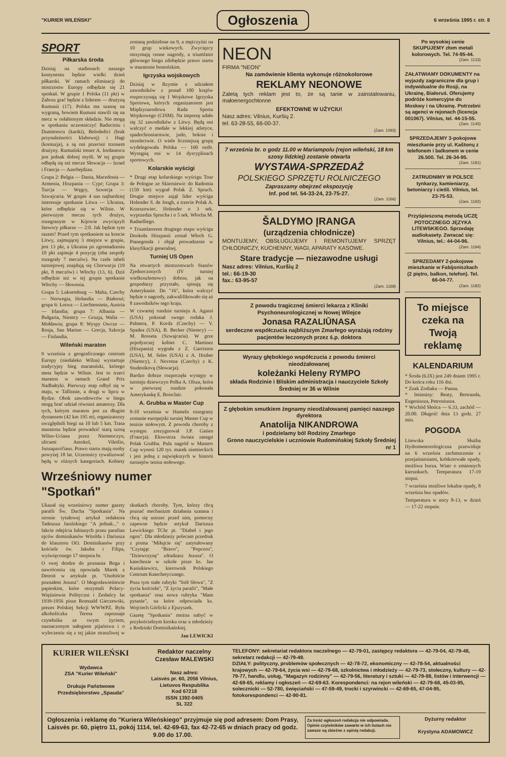"KURIER WILEŃSKI" Ogłoszenia 6 września 1995 r. str. 8
SPORT
Piłkarska środa
Dzisiaj na stadionach naszego kontynentu będzie wielki dzień piłkarski. W ramach eliminacji do mistrzostw Europy odbędzie się 21 spotkań. W grupie 1 Polska (11 pkt) w Zabrzu grać będzie z liderem — drużyną Rumunii (17). Polska ma szansę na wygraną, bowiem Rumuni stawili się na mecz w osłabionym składzie. Nie mogą w spotkaniu uczestniczyć Raducioiu i Dumitrescu (kartki), Belodedici (brak przynależności klubowej) i Hagi (kontuzja), a są oni przecież trzonem drużyny. Rumuński trener A. Iordanescu jest jednak dobrej myśli. W tej grupie odbędą się też mecze Słowacja — Izrael i Francja — Azerbejdżan.
Grupa 2: Belgia — Dania, Macedonia — Armenia, Hiszpania — Cypr; Grupa 3: Turcja — Węgry, Szwecja — Szwajcaria. W grupie 4 nas najbardziej interesuje spotkanie Litwa — Ukraina, które odbędzie się w Wilnie. W pierwszym meczu tych drużyn, rozegranym w Kijowie zwycięzyli litewscy piłkarze — 2:0. Jak będzie tym razem? Przed tym spotkaniem na koncie Litwy, zajmującej 3 miejsce w grupie, jest 13 pkt, a Ukraina po zgromadzeniu 10 pkt zajmuje 4 pozycję (oba zespoły rozegrały 7 meczów). Na czele tabeli turniejowej znajdują się Chorwacja (19 pkt, 8 meczów) i Włochy (13, 6). Dziś odbędzie też w tej grupie spotkanie Włochy — Słowenia.
Grupa 5: Luksemburg — Malta, Czechy — Norwegia, Holandia — Białoruś; grupa 6: Łotwa — Liechtenstein, Austria — Irlandia; grupa 7: Albania — Bułgaria, Niemcy — Gruzja, Walia — Mołdawia; grupa 8: Wyspy Owcze — Rosja, San Marino — Grecja, Szkocja — Finlandia.
Wileński maraton
9 września z geograficznego centrum Europy (niedaleko Wilna) wystartuje tradycyjny bieg maratoński, którego meta będzie w Wilnie. Jest to trzeci maraton w ramach Grand Prix Nadbałtyki. Pierwszy etap odbył się w maju, w Tallinnie, a drugi w lipcu w Rydze. Obok zawodowców w biegu mogą brać udział również amatorzy. Dla tych, którym maraton jest za długim dystansem (42 km 195 m), organizatorzy uwzględnili biegi na 10 lub 5 km. Trasa maratonu będzie prowadzić starą szosą Wilno-Uciana przez Niemenczyn, ulicami Antokol, Vileišio, Juozapavičiaus. Prawo startu mają osoby powyżej 18 lat. Uczestnicy rywalizować będą w różnych kategoriach. Kobiety zostaną podzielone na 9, a mężczyźni na 10 grup wiekowych. Zwycięzcy otrzymają cenne nagrody, a triumfator głównego biegu zdobędzie prawo startu w maratonie bostońskim.
Igrzyska wojskowych
Dzisiaj w Rzymie z udziałem zawodników z ponad 100 krajów rozpoczynają się I Wojskowe Igrzyska Sportowe, których organizatorem jest Międzynarodowa Rada Sportu Wojskowego (CISM). Na imprezę udało się 32 zawodników z Litwy. Będą oni walczyć o medale w lekkiej atletyce, spadochroniarstwie, judo, boksie i strzelectwie. O wiele liczniejszą grupę wydelegowała Polska — 160 osób. Wystąpią oni w 14 dyscyplinach sportowych.
Kolarskie wyścigi
* Drugi etap kolarskiego wyścigu Tour de Pologne ze Skierniewic do Radomia (150 km) wygrał Polak Z. Spruch. Drugie miejsce zajął lider wyścigu Holender S. de Jongh, a trzecie Polak A. Krzeszowiec. Holender o 3 sek. wyprzedza Sprucha i o 5 sek. Włocha M. Radaelliego.
* Triumfatorem drugiego etapu wyścigu Dookoła Hiszpanii został Włoch G. Pianegonda i objął prowadzenie w klasyfikacji generalnej.
Turniej US Open
Na otwartych mistrzostwach Stanów Zjednoczonych (IV turniej wielkoszlemowy) dobrze, jak na gospodarzy przystało, spisują się Amerykanie. Do "16", która walczyć będzie o nagrody, zakwalifikowało się aż 8 zawodników tego kraju.
W czwartej rundzie turnieju A. Agassi (USA) pokonał swego rodaka J. Palmera, P. Korda (Czechy) — V. Spadea (USA), B. Becker (Niemcy) — M. Rosseta (Szwajcaria). W grze pojedynczej kobiet C. Martinez (Hiszpania) wygrała z Z. Garrisson (USA), M. Seles (USA) z A. Hruber (Niemcy), J. Novotna (Czechy) z K. Studenikovą (Słowacja).
Bardzo dobrze rozpoczęła występy w turnieju dziewczyn Polka A. Olsza, która w pierwszej rundzie pokonała Amerykankę E. Boisclair.
A. Grubba w Master Cup
8-10 września w Hameln rozegrany zostanie europejski turniej Master Cup w tenisie stołowym. Z powodu choroby z występu zrezygnował J.P. Gatien (Francja). Ekswstrza świata zastąpi Polak Grubba. Pula nagród w Masters Cup wynosi 120 tys. marek niemieckich i jest jedną z największych w historii turniejów tenisa stołowego.
Wrześniowy numer "Spotkań"
Ukazał się wrześniowy numer gazety parafii Św. Ducha "Spotkania". Na stronie tytułowej artykuł redaktora Tadeusza Jasińskiego "A jednak..." o fakcie odejścia lubianych przez parafian ojców dominikanów Witolda i Dariusza do klasztoru OO. Dominikanów przy kościele św. Jakuba i Filipa, wyświęconego 17 sierpnia br.
O swej drodze do poznania Boga i nawróceniu się opowiada Marek z Detroit w artykule pt. "Osobiście poznałem Jezusa". O błogosławieństwie papieskim, które otrzymali Polacy-Więźniowie Polityczni i Zesłańcy lat 1939-1956 pisze Romuald Gieczewski, prezes Polskiej Sekcji WWWPZ. Była alkoholiczka Teresa zapoznaje czytelnika ze swym życiem, naznaczonym nałogiem pijaństwa i o wyleczeniu się z tej jakże straszliwej w skutkach choroby. Tym, którzy chcą poznać mechanizm działania szatana i chcą się ustrzec przed nim, pomocny zapewne będzie artykuł Dariusza Lewickiego TChr pt. "Diabeł i jego ogon". Dla młodzieży polecam przedruk z pisma "Miłujcie się" zatytułowany "Czytając "Bravo", "Popcorn", "Dziewczynę" zdradzasz Jezusa". O katechezie w szkole pisze ks. Jan Kasiukiewicz, kierownik Polskiego Centrum Katechetycznego.
Poza tym stałe rubryki "Stół Słowa", "Z życia kościoła", "Z życia parafii", "Małe spotkania" oraz nowa rubryka "Mam pytanie", na które odpowiada ks. Wojciech Górlicki z Ejszyszek.
Gazetę "Spotkania" można nabyć w przykościelnym kiosku oraz u młodzieży z Rodzinki Dominikańskiej.
Jan LEWICKI
NEON
FIRMA "NEON"
Na zamówienie klienta wykonuje różnokolorowe
REKLAMY NEONOWE
Zaletą tych reklam jest to, że są tanie w zainstalowaniu, małoenergochłonne
EFEKTOWNE W UŻYCIU!
Nasz adres: Vilnius, Kuršių 2.
tel. 63-28-55, 66-00-37.
(Zam. 1093)
7 września br. o godz 11.00 w Mariampolu (rejon wileński, 18 km szosy lidzkiej) zostanie otwarta
WYSTAWA-SPRZEDAŻ
POLSKIEGO SPRZĘTU ROLNICZEGO
Zapraszamy obejrzeć ekspozycję
Inf. pod tel. 54-33-24, 23-75-27.
(Zam. 1166)
ŠALDYMO ĮRANGA
(urządzenia chłodnicze)
MONTUJEMY, OBSŁUGUJEMY I REMONTUJEMY SPRZĘT CHŁODNICZY, KUCHENNY, WAGI, APARATY KASOWE.
Stare tradycje — niezawodne usługi
Nasz adres: Vilnius, Kuršių 2
tel.: 66-19-30
fax.: 63-95-57
(Zam. 1168)
Z powodu tragicznej śmierci lekarza z Kliniki Psychoneurologicznej w Nowej Wilejce
Jonasa RAZALIŪNASA
serdeczne współczucia najbliższym Zmarłego wyrażają rodziny pacjentów leczonych przez ś.p. doktora
Wyrazy głębokiego współczucia z powodu śmierci nieodżałowanej
koleżanki Heleny RYMPO
składa Rodzinie i Bliskim administracja i nauczyciele Szkoły Średniej nr 36 w Wilnie
Z głębokim smutkiem żegnamy nieodżałowanej pamięci naszego dyrektora
Anatolija NIKANDROWA
i podzielamy ból Rodziny Zmarłego
Grono nauczycielskie i uczniowie Rudomińskiej Szkoły Średniej nr 1
Po wysokiej cenie SKUPUJEMY złom metali kolorowych. Tel. 74-95-44.
(Zam. 1133)
ZAŁATWIAMY DOKUMENTY na wyjazdy zagraniczne dla grup i indywidualne do Rosji, na Ukrainę, Białoruś. Oferujemy podróże komercyjne do Moskwy i na Ukrainę. Potrzebni są agenci w rejonach (licencja 001067). Vilnius, tel. 44-15-55.
(Zam. 1145)
SPRZEDAJEMY 3-pokojowe mieszkanie przy ul. Kaštonų z telefonem i balkonem w cenie 26.500. Tel. 26-34-95.
(Zam. 1181)
ZATRUDNIMY W POLSCE tynkarzy, kamieniarzy, betoniarzy i cieśli. Vilnius, tel. 23-75-53.
(Zam. 1192)
Przyśpieszoną metodą UCZĘ POTOCZNEGO JĘZYKA LITEWSKIEGO. Sprzedaję audiokasety. Zwracać się: Vilnius, tel.: 44-04-96.
(Zam. 1194)
SPRZEDAMY 2-pokojowe mieszkanie w Fabijoniszkach (2 piętro, balkon, telefon). Tel. 66-04-77.
(Zam. 1182)
To miejsce czeka na Twoją reklamę
KALENDARIUM
* Środa (6.IX) jest 249 dniem 1995 r. Do końca roku 116 dni.
* Znak Zodiaku — Panna.
* Imieniny: Beaty, Bertranda, Eugeniusza, Petroniusza.
* Wschód Słońca — 6.33, zachód — 20.00. Długość dnia 13 godz. 27 min.
POGODA
Litewska Służba Hydrometeorologiczna przewiduje na 6 września zachmurzenie z przejaśnieniami, krótkotrwałe opady, możliwa burza. Wiatr o zmiennych kierunkach. Temperatura 17-19 stopni.
7 września możliwe lokalne opady, 8 września bez opadów.
Temperatura w nocy 8-13, w dzień — 17-22 stopnie.
KURIER WILEŃSKI
Wydawca
ZSA "Kurier Wileński"
Drukuje Państwowe Przedsiębiorstwo „Spauda"
Redaktor naczelny
Czesław MALEWSKI
Nasz adres:
Laisvės pr. 60, 2056 Vilnius, Lietuvos Respublika
Kod 67218
ISSN 1392-0405
SL 322
TELEFONY: sekretariat redaktora naczelnego — 42-79-01, zastępcy redaktora — 42-79-04, 42-79-48, sekretarz redakcji — 42-79-49.
DZIAŁY: polityczny, problemów społecznych — 42-78-72, ekonomiczny — 42-78-54, aktualności krajowych — 42-79-64, życia wsi — 42-79-68, szkolnictwa i młodzieży — 42-79-73, stołeczny, kultury — 42-79-77, handlu, usług, "Magazyn rodzinny" — 42-79-56, literatury i sztuki — 42-79-88, listów i interwencji — 42-69-65, reklamy i ogłoszeń — 42-69-63. Korespondenci: na rejon wileński — 42-79-68, 45-03-95, solecznicki — 52-780, święciański — 47-59-49, trocki i szyrwincki — 42-69-65, 47-04-95, fotokorespondenci — 42-90-81.
Ogłoszenia i reklamę do "Kuriera Wileńskiego" przyjmuje się pod adresem: Dom Prasy, Laisvės pr. 60, piętro 11, pokój 1114, tel. 42-69-63, fax 42-72-65 w dniach pracy od godz. 9.00 do 17.00.
Za treść ogłoszeń redakcja nie odpowiada. Opinie czytelników zawarte w ich listach nie zawsze są zbieżne z opinią redakcji.
Dyżurny redaktor
Krystyna ADAMOWICZ